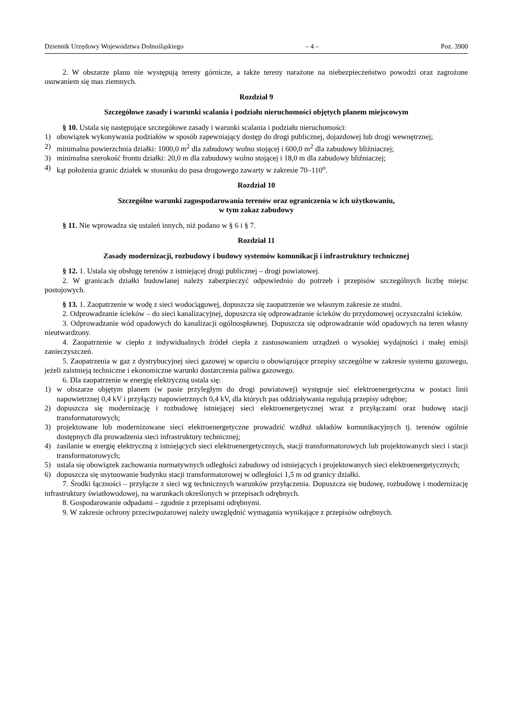Dziennik Urzędowy Województwa Dolnośląskiego – 4 – Poz. 3900
2. W obszarze planu nie występują tereny górnicze, a także tereny narażone na niebezpieczeństwo powodzi oraz zagrożone osuwaniem się mas ziemnych.
Rozdział 9
Szczegółowe zasady i warunki scalania i podziału nieruchomości objętych planem miejscowym
§ 10. Ustala się następujące szczegółowe zasady i warunki scalania i podziału nieruchomości:
1) obowiązek wykonywania podziałów w sposób zapewniający dostęp do drogi publicznej, dojazdowej lub drogi wewnętrznej;
2) minimalna powierzchnia działki: 1000,0 m<sup>2</sup> dla zabudowy wolno stojącej i 600,0 m<sup>2</sup> dla zabudowy bliźniaczej;
3) minimalna szerokość frontu działki: 20,0 m dla zabudowy wolno stojącej i 18,0 m dla zabudowy bliźniaczej;
4) kąt położenia granic działek w stosunku do pasa drogowego zawarty w zakresie 70–110<sup>o</sup>.
Rozdział 10
Szczególne warunki zagospodarowania terenów oraz ograniczenia w ich użytkowaniu,
w tym zakaz zabudowy
§ 11. Nie wprowadza się ustaleń innych, niż podano w § 6 i § 7.
Rozdział 11
Zasady modernizacji, rozbudowy i budowy systemów komunikacji i infrastruktury technicznej
§ 12. 1. Ustala się obsługę terenów z istniejącej drogi publicznej – drogi powiatowej.
2. W granicach działki budowlanej należy zabezpieczyć odpowiednio do potrzeb i przepisów szczególnych liczbę miejsc postojowych.
§ 13. 1. Zaopatrzenie w wodę z sieci wodociągowej, dopuszcza się zaopatrzenie we własnym zakresie ze studni.
2. Odprowadzanie ścieków – do sieci kanalizacyjnej, dopuszcza się odprowadzanie ścieków do przydomowej oczyszczalni ścieków.
3. Odprowadzanie wód opadowych do kanalizacji ogólnospławnej. Dopuszcza się odprowadzanie wód opadowych na teren własny nieutwardzony.
4. Zaopatrzenie w ciepło z indywidualnych źródeł ciepła z zastosowaniem urządzeń o wysokiej wydajności i małej emisji zanieczyszczeń.
5. Zaopatrzenia w gaz z dystrybucyjnej sieci gazowej w oparciu o obowiązujące przepisy szczególne w zakresie systemu gazowego, jeżeli zaistnieją techniczne i ekonomiczne warunki dostarczenia paliwa gazowego.
6. Dla zaopatrzenie w energię elektryczną ustala się:
1) w obszarze objętym planem (w pasie przyległym do drogi powiatowej) występuje sieć elektroenergetyczna w postaci linii napowietrznej 0,4 kV i przyłączy napowietrznych 0,4 kV, dla których pas oddziaływania regulują przepisy odrębne;
2) dopuszcza się modernizację i rozbudowę istniejącej sieci elektroenergetycznej wraz z przyłączami oraz budowę stacji transformatorowych;
3) projektowane lub modernizowane sieci elektroenergetyczne prowadzić wzdłuż układów komunikacyjnych tj. terenów ogólnie dostępnych dla prowadzenia sieci infrastruktury technicznej;
4) zasilanie w energię elektryczną z istniejących sieci elektroenergetycznych, stacji transformatorowych lub projektowanych sieci i stacji transformatorowych;
5) ustala się obowiązek zachowania normatywnych odległości zabudowy od istniejących i projektowanych sieci elektroenergetycznych;
6) dopuszcza się usytuowanie budynku stacji transformatorowej w odległości 1,5 m od granicy działki.
7. Środki łączności – przyłącze z sieci wg technicznych warunków przyłączenia. Dopuszcza się budowę, rozbudowę i modernizację infrastruktury światłowodowej, na warunkach określonych w przepisach odrębnych.
8. Gospodarowanie odpadami – zgodnie z przepisami odrębnymi.
9. W zakresie ochrony przeciwpożarowej należy uwzględnić wymagania wynikające z przepisów odrębnych.